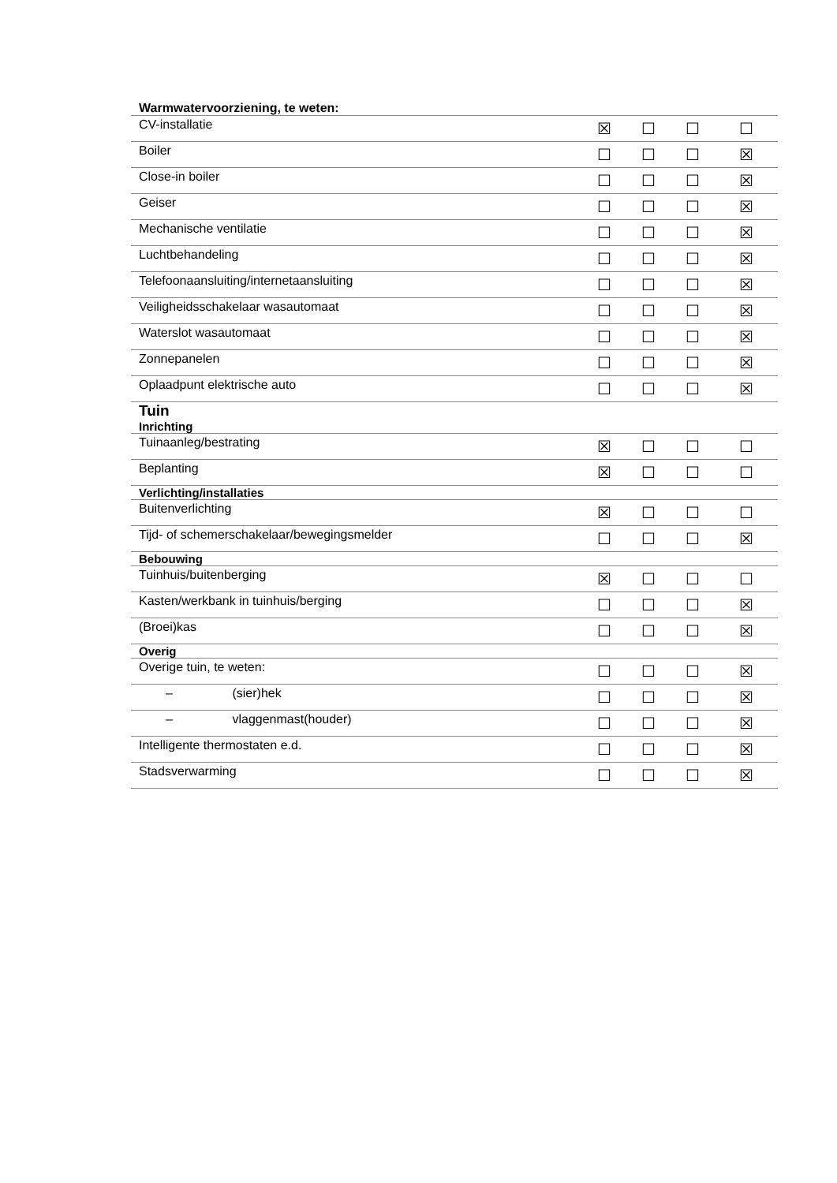| Warmwatervoorziening, te weten: | | | | |
| CV-installatie | ☒ | ☐ | ☐ | ☐ |
| Boiler | ☐ | ☐ | ☐ | ☒ |
| Close-in boiler | ☐ | ☐ | ☐ | ☒ |
| Geiser | ☐ | ☐ | ☐ | ☒ |
| Mechanische ventilatie | ☐ | ☐ | ☐ | ☒ |
| Luchtbehandeling | ☐ | ☐ | ☐ | ☒ |
| Telefoonaansluiting/internetaansluiting | ☐ | ☐ | ☐ | ☒ |
| Veiligheidsschakelaar wasautomaat | ☐ | ☐ | ☐ | ☒ |
| Waterslot wasautomaat | ☐ | ☐ | ☐ | ☒ |
| Zonnepanelen | ☐ | ☐ | ☐ | ☒ |
| Oplaadpunt elektrische auto | ☐ | ☐ | ☐ | ☒ |
| Tuin Inrichting | | | | |
| Tuinaanleg/bestrating | ☒ | ☐ | ☐ | ☐ |
| Beplanting | ☒ | ☐ | ☐ | ☐ |
| Verlichting/installaties | | | | |
| Buitenverlichting | ☒ | ☐ | ☐ | ☐ |
| Tijd- of schemerschakelaar/bewegingsmelder | ☐ | ☐ | ☐ | ☒ |
| Bebouwing | | | | |
| Tuinhuis/buitenberging | ☒ | ☐ | ☐ | ☐ |
| Kasten/werkbank in tuinhuis/berging | ☐ | ☐ | ☐ | ☒ |
| (Broei)kas | ☐ | ☐ | ☐ | ☒ |
| Overig | | | | |
| Overige tuin, te weten: | ☐ | ☐ | ☐ | ☒ |
| – (sier)hek | ☐ | ☐ | ☐ | ☒ |
| – vlaggenmast(houder) | ☐ | ☐ | ☐ | ☒ |
| Intelligente thermostaten e.d. | ☐ | ☐ | ☐ | ☒ |
| Stadsverwarming | ☐ | ☐ | ☐ | ☒ |